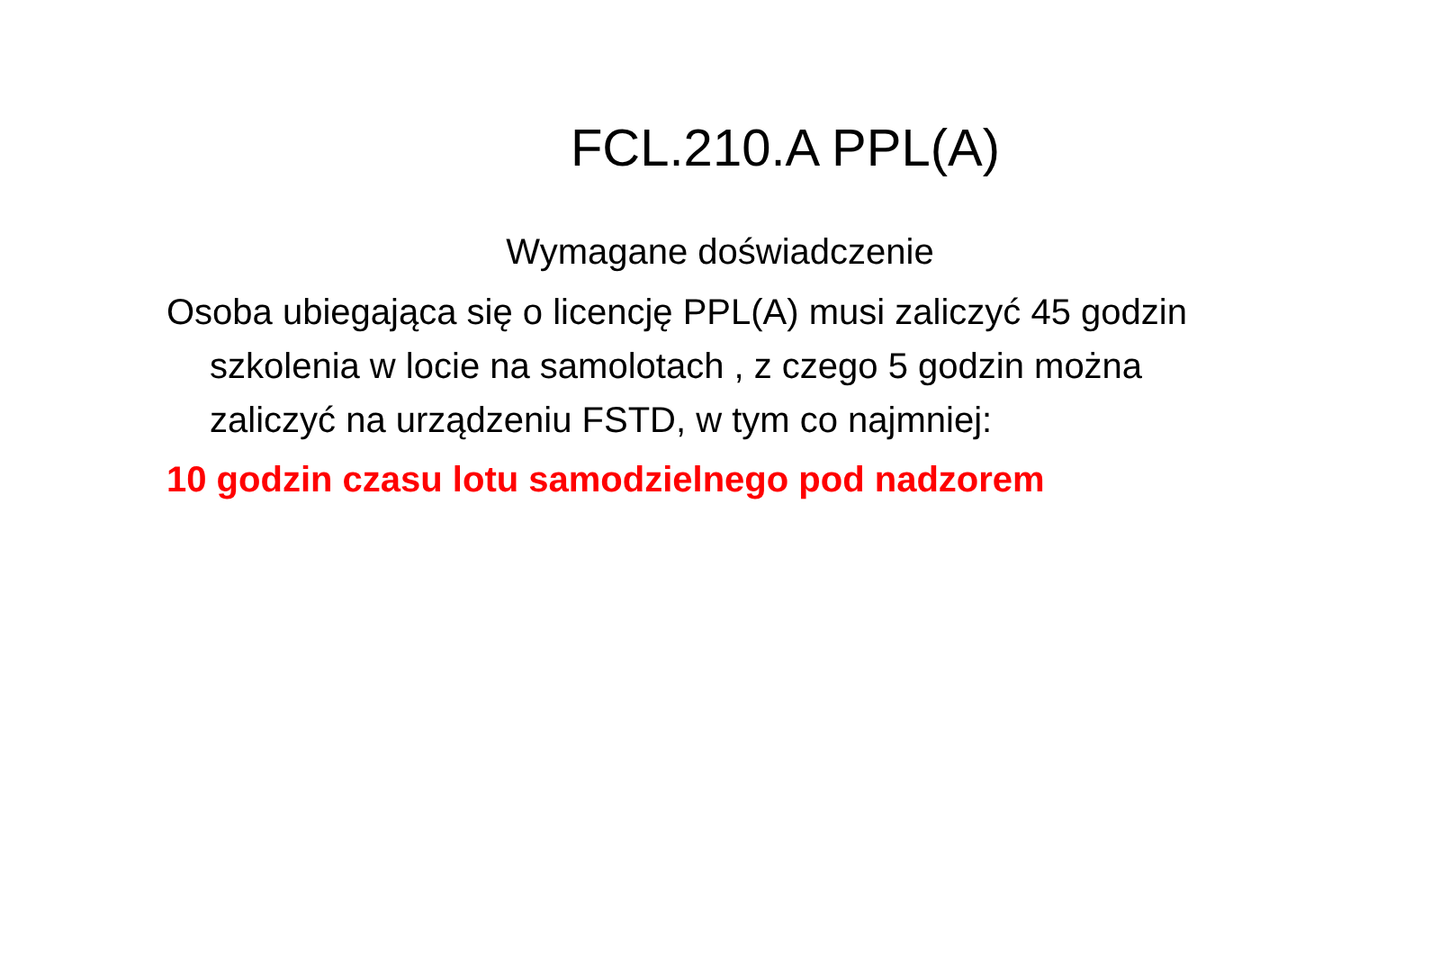FCL.210.A PPL(A)
Wymagane doświadczenie
Osoba ubiegająca się o licencję PPL(A) musi zaliczyć 45 godzin szkolenia w locie na samolotach , z czego 5 godzin można zaliczyć na urządzeniu FSTD, w tym co najmniej:
10 godzin czasu lotu samodzielnego pod nadzorem